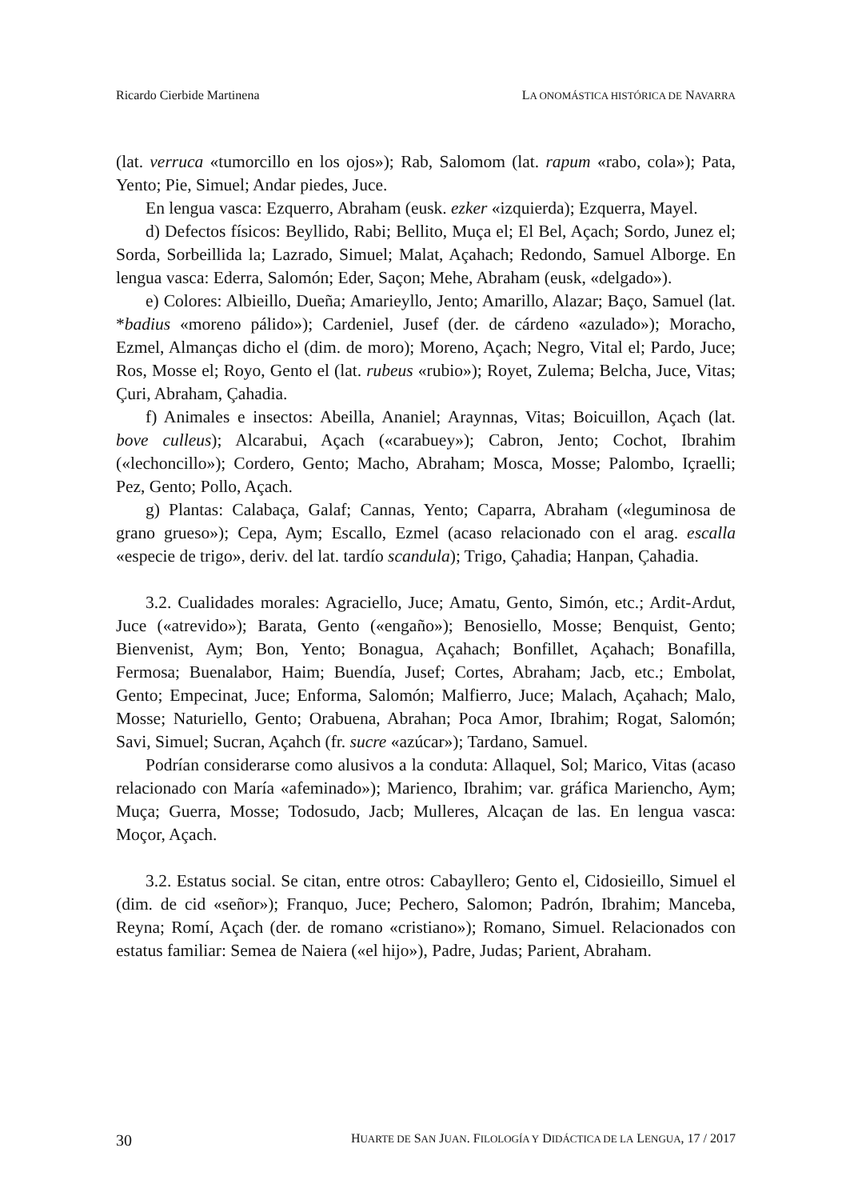Ricardo Cierbide Martinena LA ONOMÁSTICA HISTÓRICA DE NAVARRA
(lat. verruca «tumorcillo en los ojos»); Rab, Salomom (lat. rapum «rabo, cola»); Pata, Yento; Pie, Simuel; Andar piedes, Juce.
En lengua vasca: Ezquerro, Abraham (eusk. ezker «izquierda); Ezquerra, Mayel.
d) Defectos físicos: Beyllido, Rabi; Bellito, Muça el; El Bel, Açach; Sordo, Junez el; Sorda, Sorbeillida la; Lazrado, Simuel; Malat, Açahach; Redondo, Samuel Alborge. En lengua vasca: Ederra, Salomón; Eder, Saçon; Mehe, Abraham (eusk, «delgado»).
e) Colores: Albieillo, Dueña; Amarieyllo, Jento; Amarillo, Alazar; Baço, Samuel (lat. *badius «moreno pálido»); Cardeniel, Jusef (der. de cárdeno «azulado»); Moracho, Ezmel, Almanças dicho el (dim. de moro); Moreno, Açach; Negro, Vital el; Pardo, Juce; Ros, Mosse el; Royo, Gento el (lat. rubeus «rubio»); Royet, Zulema; Belcha, Juce, Vitas; Çuri, Abraham, Çahadia.
f) Animales e insectos: Abeilla, Ananiel; Araynnas, Vitas; Boicuillon, Açach (lat. bove culleus); Alcarabui, Açach («carabuey»); Cabron, Jento; Cochot, Ibrahim («lechoncillo»); Cordero, Gento; Macho, Abraham; Mosca, Mosse; Palombo, Içraelli; Pez, Gento; Pollo, Açach.
g) Plantas: Calabaça, Galaf; Cannas, Yento; Caparra, Abraham («leguminosa de grano grueso»); Cepa, Aym; Escallo, Ezmel (acaso relacionado con el arag. escalla «especie de trigo», deriv. del lat. tardío scandula); Trigo, Çahadia; Hanpan, Çahadia.
3.2. Cualidades morales: Agraciello, Juce; Amatu, Gento, Simón, etc.; Ardit-Ardut, Juce («atrevido»); Barata, Gento («engaño»); Benosiello, Mosse; Benquist, Gento; Bienvenist, Aym; Bon, Yento; Bonagua, Açahach; Bonfillet, Açahach; Bonafilla, Fermosa; Buenalabor, Haim; Buendía, Jusef; Cortes, Abraham; Jacb, etc.; Embolat, Gento; Empecinat, Juce; Enforma, Salomón; Malfierro, Juce; Malach, Açahach; Malo, Mosse; Naturiello, Gento; Orabuena, Abrahan; Poca Amor, Ibrahim; Rogat, Salomón; Savi, Simuel; Sucran, Açahch (fr. sucre «azúcar»); Tardano, Samuel.
Podrían considerarse como alusivos a la conduta: Allaquel, Sol; Marico, Vitas (acaso relacionado con María «afeminado»); Marienco, Ibrahim; var. gráfica Mariencho, Aym; Muça; Guerra, Mosse; Todosudo, Jacb; Mulleres, Alcaçan de las. En lengua vasca: Moçor, Açach.
3.2. Estatus social. Se citan, entre otros: Cabayllero; Gento el, Cidosieillo, Simuel el (dim. de cid «señor»); Franquo, Juce; Pechero, Salomon; Padrón, Ibrahim; Manceba, Reyna; Romí, Açach (der. de romano «cristiano»); Romano, Simuel. Relacionados con estatus familiar: Semea de Naiera («el hijo»), Padre, Judas; Parient, Abraham.
30 HUARTE DE SAN JUAN. FILOLOGÍA Y DIDÁCTICA DE LA LENGUA, 17 / 2017